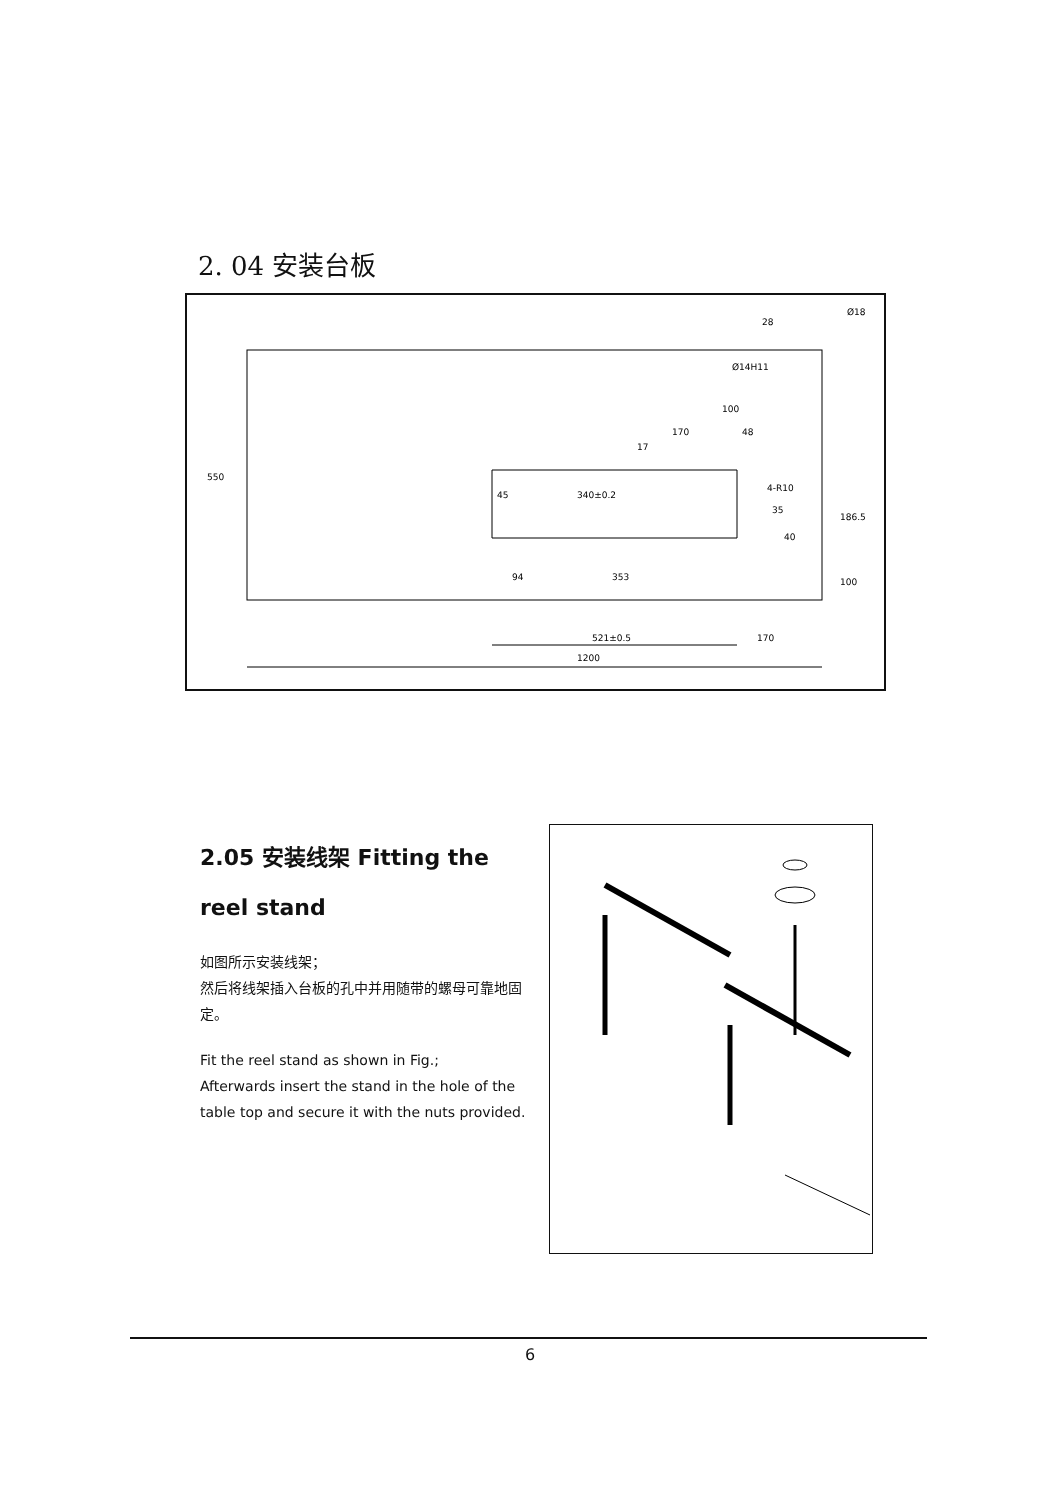2. 04 安装台板
28
Ø18
Ø14H11
100
48
4-R10
35
340±0.2
45
550
186.5
94
353
100
521±0.5
170
1200
17
170
40
2.05 安装线架 Fitting the reel stand
如图所示安装线架；
然后将线架插入台板的孔中并用随带的螺母可靠地固定。
Fit the reel stand as shown in Fig.;
Afterwards insert the stand in the hole of the table top and secure it with the nuts provided.
6